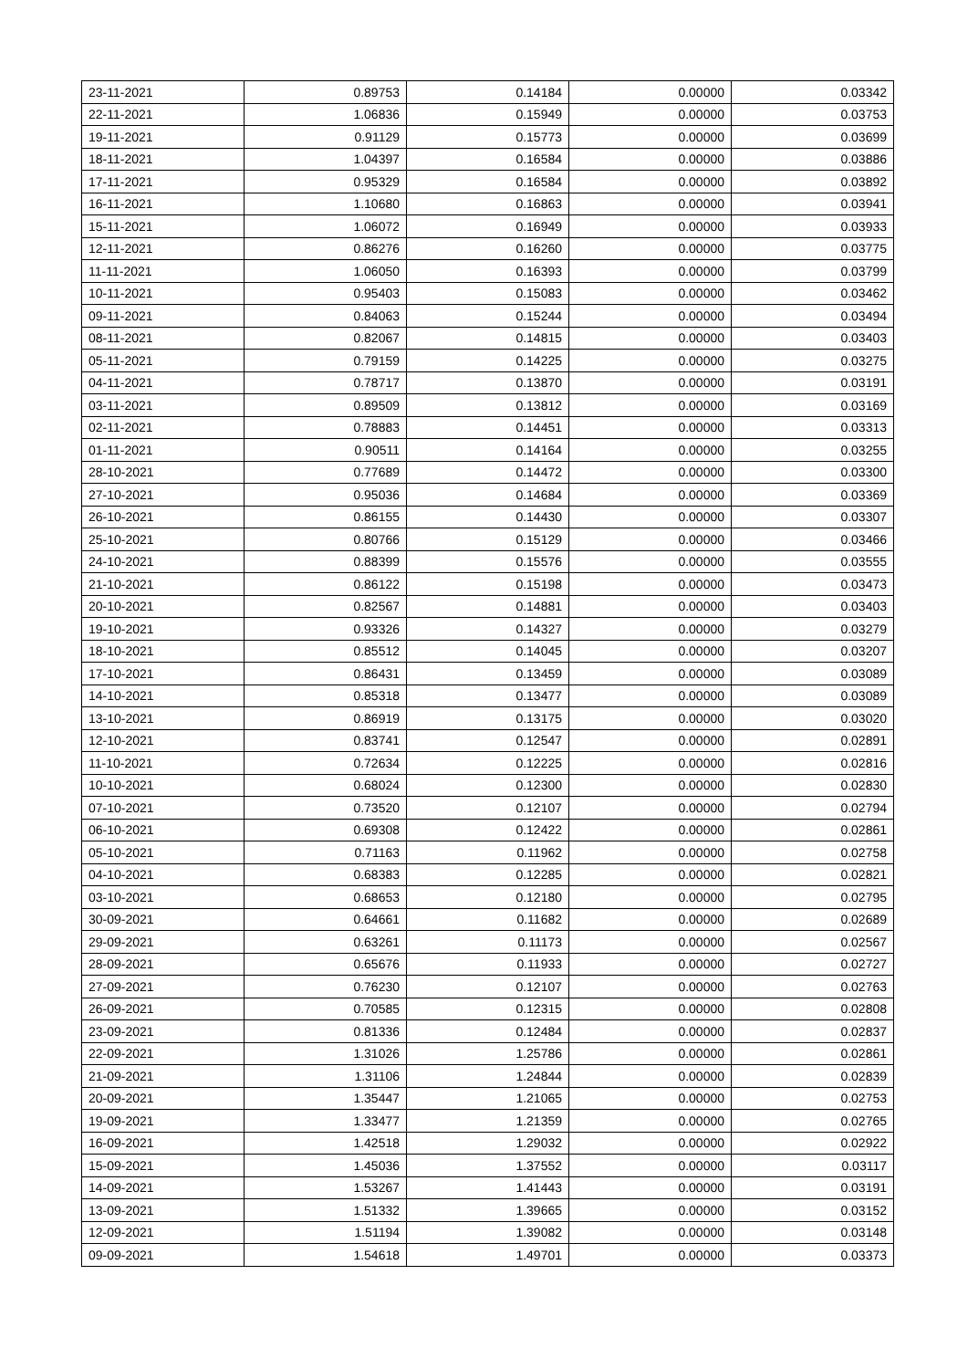| 23-11-2021 | 0.89753 | 0.14184 | 0.00000 | 0.03342 |
| 22-11-2021 | 1.06836 | 0.15949 | 0.00000 | 0.03753 |
| 19-11-2021 | 0.91129 | 0.15773 | 0.00000 | 0.03699 |
| 18-11-2021 | 1.04397 | 0.16584 | 0.00000 | 0.03886 |
| 17-11-2021 | 0.95329 | 0.16584 | 0.00000 | 0.03892 |
| 16-11-2021 | 1.10680 | 0.16863 | 0.00000 | 0.03941 |
| 15-11-2021 | 1.06072 | 0.16949 | 0.00000 | 0.03933 |
| 12-11-2021 | 0.86276 | 0.16260 | 0.00000 | 0.03775 |
| 11-11-2021 | 1.06050 | 0.16393 | 0.00000 | 0.03799 |
| 10-11-2021 | 0.95403 | 0.15083 | 0.00000 | 0.03462 |
| 09-11-2021 | 0.84063 | 0.15244 | 0.00000 | 0.03494 |
| 08-11-2021 | 0.82067 | 0.14815 | 0.00000 | 0.03403 |
| 05-11-2021 | 0.79159 | 0.14225 | 0.00000 | 0.03275 |
| 04-11-2021 | 0.78717 | 0.13870 | 0.00000 | 0.03191 |
| 03-11-2021 | 0.89509 | 0.13812 | 0.00000 | 0.03169 |
| 02-11-2021 | 0.78883 | 0.14451 | 0.00000 | 0.03313 |
| 01-11-2021 | 0.90511 | 0.14164 | 0.00000 | 0.03255 |
| 28-10-2021 | 0.77689 | 0.14472 | 0.00000 | 0.03300 |
| 27-10-2021 | 0.95036 | 0.14684 | 0.00000 | 0.03369 |
| 26-10-2021 | 0.86155 | 0.14430 | 0.00000 | 0.03307 |
| 25-10-2021 | 0.80766 | 0.15129 | 0.00000 | 0.03466 |
| 24-10-2021 | 0.88399 | 0.15576 | 0.00000 | 0.03555 |
| 21-10-2021 | 0.86122 | 0.15198 | 0.00000 | 0.03473 |
| 20-10-2021 | 0.82567 | 0.14881 | 0.00000 | 0.03403 |
| 19-10-2021 | 0.93326 | 0.14327 | 0.00000 | 0.03279 |
| 18-10-2021 | 0.85512 | 0.14045 | 0.00000 | 0.03207 |
| 17-10-2021 | 0.86431 | 0.13459 | 0.00000 | 0.03089 |
| 14-10-2021 | 0.85318 | 0.13477 | 0.00000 | 0.03089 |
| 13-10-2021 | 0.86919 | 0.13175 | 0.00000 | 0.03020 |
| 12-10-2021 | 0.83741 | 0.12547 | 0.00000 | 0.02891 |
| 11-10-2021 | 0.72634 | 0.12225 | 0.00000 | 0.02816 |
| 10-10-2021 | 0.68024 | 0.12300 | 0.00000 | 0.02830 |
| 07-10-2021 | 0.73520 | 0.12107 | 0.00000 | 0.02794 |
| 06-10-2021 | 0.69308 | 0.12422 | 0.00000 | 0.02861 |
| 05-10-2021 | 0.71163 | 0.11962 | 0.00000 | 0.02758 |
| 04-10-2021 | 0.68383 | 0.12285 | 0.00000 | 0.02821 |
| 03-10-2021 | 0.68653 | 0.12180 | 0.00000 | 0.02795 |
| 30-09-2021 | 0.64661 | 0.11682 | 0.00000 | 0.02689 |
| 29-09-2021 | 0.63261 | 0.11173 | 0.00000 | 0.02567 |
| 28-09-2021 | 0.65676 | 0.11933 | 0.00000 | 0.02727 |
| 27-09-2021 | 0.76230 | 0.12107 | 0.00000 | 0.02763 |
| 26-09-2021 | 0.70585 | 0.12315 | 0.00000 | 0.02808 |
| 23-09-2021 | 0.81336 | 0.12484 | 0.00000 | 0.02837 |
| 22-09-2021 | 1.31026 | 1.25786 | 0.00000 | 0.02861 |
| 21-09-2021 | 1.31106 | 1.24844 | 0.00000 | 0.02839 |
| 20-09-2021 | 1.35447 | 1.21065 | 0.00000 | 0.02753 |
| 19-09-2021 | 1.33477 | 1.21359 | 0.00000 | 0.02765 |
| 16-09-2021 | 1.42518 | 1.29032 | 0.00000 | 0.02922 |
| 15-09-2021 | 1.45036 | 1.37552 | 0.00000 | 0.03117 |
| 14-09-2021 | 1.53267 | 1.41443 | 0.00000 | 0.03191 |
| 13-09-2021 | 1.51332 | 1.39665 | 0.00000 | 0.03152 |
| 12-09-2021 | 1.51194 | 1.39082 | 0.00000 | 0.03148 |
| 09-09-2021 | 1.54618 | 1.49701 | 0.00000 | 0.03373 |